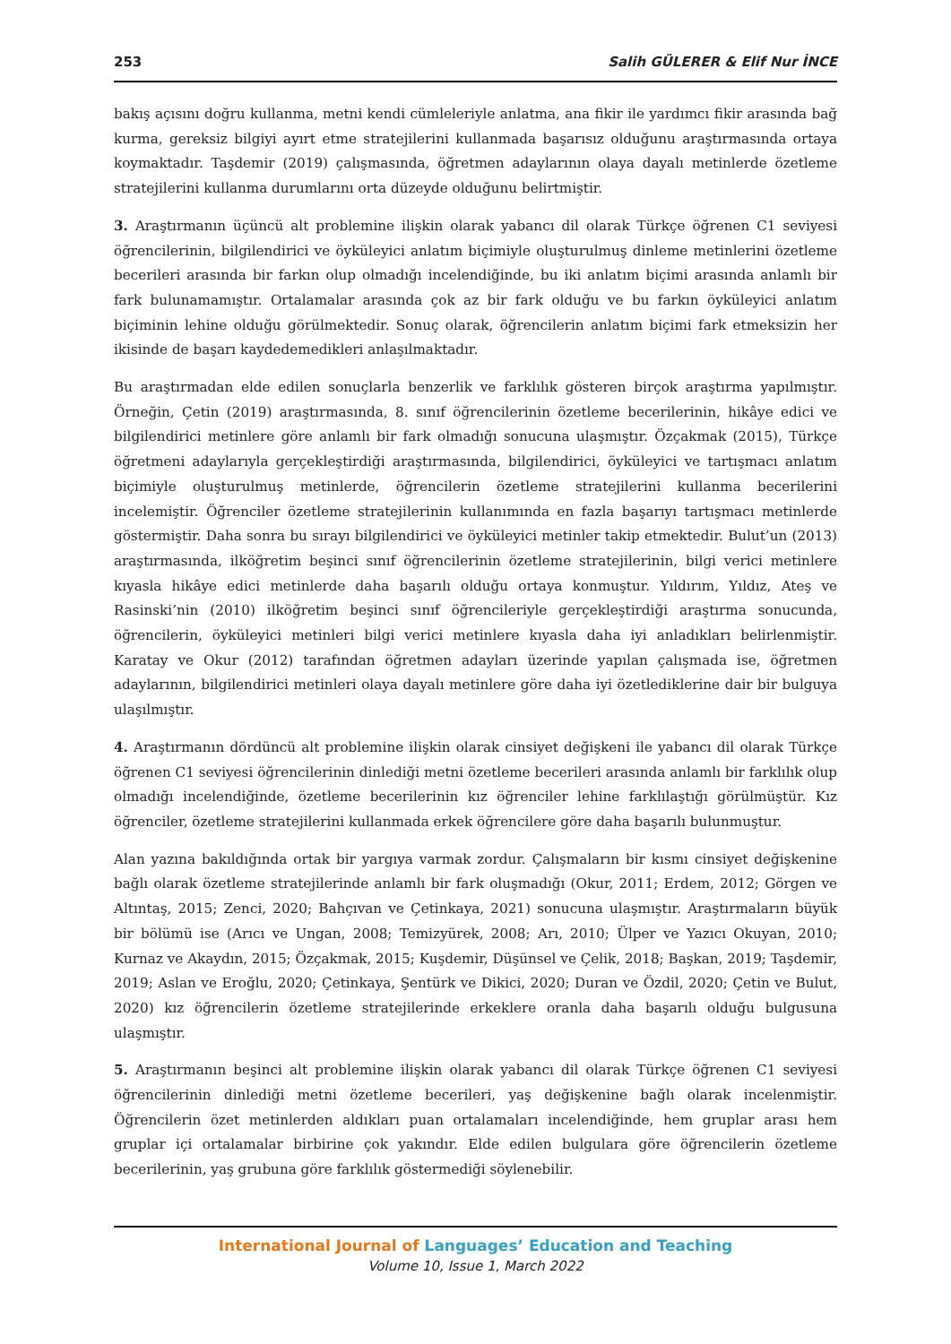253 Salih GÜLERER & Elif Nur İNCE
bakış açısını doğru kullanma, metni kendi cümleleriyle anlatma, ana fikir ile yardımcı fikir arasında bağ kurma, gereksiz bilgiyi ayırt etme stratejilerini kullanmada başarısız olduğunu araştırmasında ortaya koymaktadır. Taşdemir (2019) çalışmasında, öğretmen adaylarının olaya dayalı metinlerde özetleme stratejilerini kullanma durumlarını orta düzeyde olduğunu belirtmiştir.
3. Araştırmanın üçüncü alt problemine ilişkin olarak yabancı dil olarak Türkçe öğrenen C1 seviyesi öğrencilerinin, bilgilendirici ve öyküleyici anlatım biçimiyle oluşturulmuş dinleme metinlerini özetleme becerileri arasında bir farkın olup olmadığı incelendiğinde, bu iki anlatım biçimi arasında anlamlı bir fark bulunamamıştır. Ortalamalar arasında çok az bir fark olduğu ve bu farkın öyküleyici anlatım biçiminin lehine olduğu görülmektedir. Sonuç olarak, öğrencilerin anlatım biçimi fark etmeksizin her ikisinde de başarı kaydedemedikleri anlaşılmaktadır.
Bu araştırmadan elde edilen sonuçlarla benzerlik ve farklılık gösteren birçok araştırma yapılmıştır. Örneğin, Çetin (2019) araştırmasında, 8. sınıf öğrencilerinin özetleme becerilerinin, hikâye edici ve bilgilendirici metinlere göre anlamlı bir fark olmadığı sonucuna ulaşmıştır. Özçakmak (2015), Türkçe öğretmeni adaylarıyla gerçekleştirdiği araştırmasında, bilgilendirici, öyküleyici ve tartışmacı anlatım biçimiyle oluşturulmuş metinlerde, öğrencilerin özetleme stratejilerini kullanma becerilerini incelemiştir. Öğrenciler özetleme stratejilerinin kullanımında en fazla başarıyı tartışmacı metinlerde göstermiştir. Daha sonra bu sırayı bilgilendirici ve öyküleyici metinler takip etmektedir. Bulut’un (2013) araştırmasında, ilköğretim beşinci sınıf öğrencilerinin özetleme stratejilerinin, bilgi verici metinlere kıyasla hikâye edici metinlerde daha başarılı olduğu ortaya konmuştur. Yıldırım, Yıldız, Ateş ve Rasinski’nin (2010) ilköğretim beşinci sınıf öğrencileriyle gerçekleştirdiği araştırma sonucunda, öğrencilerin, öyküleyici metinleri bilgi verici metinlere kıyasla daha iyi anladıkları belirlenmiştir. Karatay ve Okur (2012) tarafından öğretmen adayları üzerinde yapılan çalışmada ise, öğretmen adaylarının, bilgilendirici metinleri olaya dayalı metinlere göre daha iyi özetlediklerine dair bir bulguya ulaşılmıştır.
4. Araştırmanın dördüncü alt problemine ilişkin olarak cinsiyet değişkeni ile yabancı dil olarak Türkçe öğrenen C1 seviyesi öğrencilerinin dinlediği metni özetleme becerileri arasında anlamlı bir farklılık olup olmadığı incelendiğinde, özetleme becerilerinin kız öğrenciler lehine farklılaştığı görülmüştür. Kız öğrenciler, özetleme stratejilerini kullanmada erkek öğrencilere göre daha başarılı bulunmuştur.
Alan yazına bakıldığında ortak bir yargıya varmak zordur. Çalışmaların bir kısmı cinsiyet değişkenine bağlı olarak özetleme stratejilerinde anlamlı bir fark oluşmadığı (Okur, 2011; Erdem, 2012; Görgen ve Altıntaş, 2015; Zenci, 2020; Bahçıvan ve Çetinkaya, 2021) sonucuna ulaşmıştır. Araştırmaların büyük bir bölümü ise (Arıcı ve Ungan, 2008; Temizyürek, 2008; Arı, 2010; Ülper ve Yazıcı Okuyan, 2010; Kurnaz ve Akaydın, 2015; Özçakmak, 2015; Kuşdemir, Düşünsel ve Çelik, 2018; Başkan, 2019; Taşdemir, 2019; Aslan ve Eroğlu, 2020; Çetinkaya, Şentürk ve Dikici, 2020; Duran ve Özdil, 2020; Çetin ve Bulut, 2020) kız öğrencilerin özetleme stratejilerinde erkeklere oranla daha başarılı olduğu bulgusuna ulaşmıştır.
5. Araştırmanın beşinci alt problemine ilişkin olarak yabancı dil olarak Türkçe öğrenen C1 seviyesi öğrencilerinin dinlediği metni özetleme becerileri, yaş değişkenine bağlı olarak incelenmiştir. Öğrencilerin özet metinlerden aldıkları puan ortalamaları incelendiğinde, hem gruplar arası hem gruplar içi ortalamalar birbirine çok yakındır. Elde edilen bulgulara göre öğrencilerin özetleme becerilerinin, yaş grubuna göre farklılık göstermediği söylenebilir.
International Journal of Languages’ Education and Teaching
Volume 10, Issue 1, March 2022